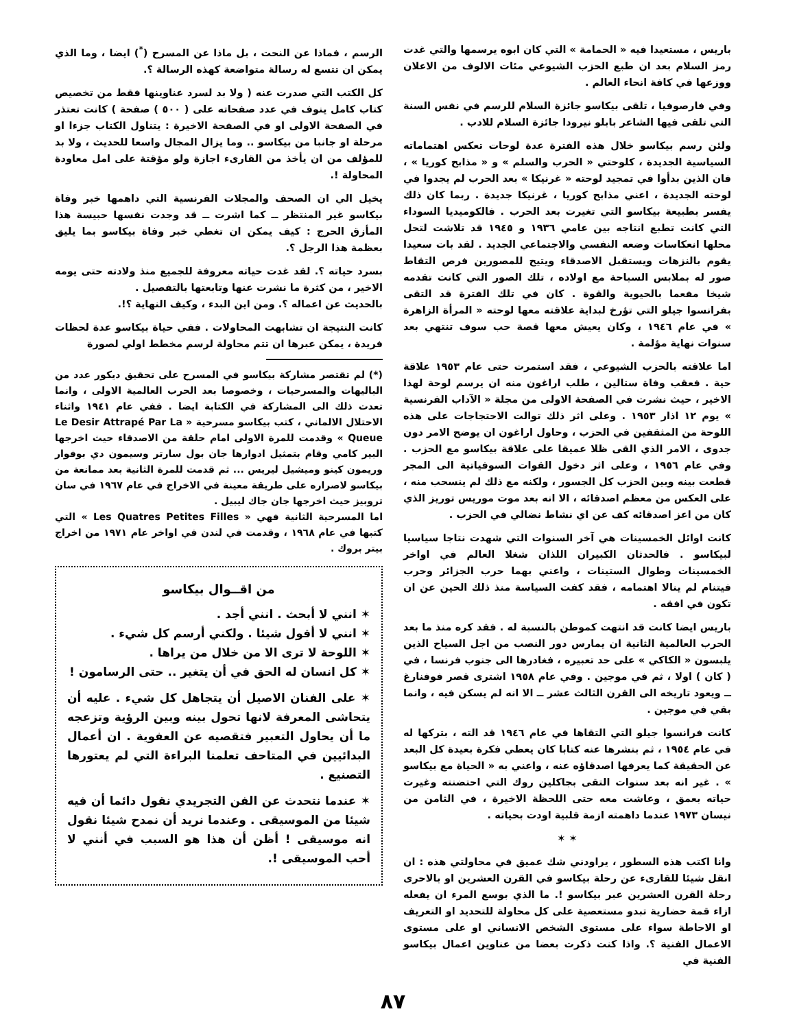باريس ، مستعيدا فيه « الحمامة » التي كان ابوه يرسمها والتي غدت رمز السلام بعد ان طبع الحزب الشيوعي مئات الالوف من الاعلان ووزعها في كافة انحاء العالم .
وفي فارصوفيا ، تلقى بيكاسو جائزة السلام للرسم في نفس السنة التي تلقى فيها الشاعر بابلو نيرودا جائزة السلام للادب .
ولئن رسم بيكاسو خلال هذه الفترة عدة لوحات تعكس اهتماماته السياسية الجديدة ، كلوحتي « الحرب والسلم » و « مذابح كوريا » ، فان الذين بدأوا في تمجيد لوحته « غرنيكا » بعد الحرب لم يجدوا في لوحته الجديدة ، اعني مذابح كوريا ، غرنيكا جديدة . ربما كان ذلك يفسر بطبيعة بيكاسو التي تغيرت بعد الحرب . فالكوميديا السوداء التي كانت تطبع انتاجه بين عامي ١٩٣٦ و ١٩٤٥ قد تلاشت لتحل محلها انعكاسات وضعه النفسي والاجتماعي الجديد . لقد بات سعيدا يقوم بالنزهات ويستقبل الاصدقاء ويتيح للمصورين فرص التقاط صور له بملابس السباحة مع اولاده ، تلك الصور التي كانت تقدمه شيخا مفعما بالحيوية والقوة . كان في تلك الفترة قد التقى بفرانسوا جيلو التي تؤرخ لبداية علاقته معها لوحته « المرأة الزاهرة » في عام ١٩٤٦ ، وكان يعيش معها قصة حب سوف تنتهي بعد سنوات نهاية مؤلمة .
اما علاقته بالحزب الشيوعي ، فقد استمرت حتى عام ١٩٥٣ علاقة حية . فعقب وفاة ستالين ، طلب اراغون منه ان يرسم لوحة لهذا الاخير ، حيث نشرت في الصفحة الاولى من مجلة « الآداب الفرنسية » يوم ١٢ اذار ١٩٥٣ . وعلى اثر ذلك توالت الاحتجاجات على هذه اللوحة من المثقفين في الحزب ، وحاول اراغون ان يوضح الامر دون جدوى ، الامر الذي القى ظلا عميقا على علاقة بيكاسو مع الحزب . وفي عام ١٩٥٦ ، وعلى اثر دخول القوات السوفياتية الى المجر قطعت بينه وبين الحزب كل الجسور ، ولكنه مع ذلك لم ينسحب منه ، على العكس من معظم اصدقائه ، الا انه بعد موت موريس توريز الذي كان من اعز اصدقائه كف عن اي نشاط نضالي في الحزب .
كانت اوائل الخمسينات هي آخر السنوات التي شهدت نتاجا سياسيا لبيكاسو . فالحدثان الكبيران اللذان شغلا العالم في اواخر الخمسينات وطوال الستينات ، واعني بهما حرب الجزائر وحرب فيتنام لم ينالا اهتمامه ، فقد كفت السياسة منذ ذلك الحين عن ان تكون في افقه .
باريس ايضا كانت قد انتهت كموطن بالنسبة له . فقد كره منذ ما بعد الحرب العالمية الثانية ان يمارس دور النصب من اجل السياح الذين يلبسون « الكاكي » على حد تعبيره ، فغادرها الى جنوب فرنسا ، في ( كان ) اولا ، ثم في موجين . وفي عام ١٩٥٨ اشترى قصر فوفنارغ ــ ويعود تاريخه الى القرن الثالث عشر ــ الا انه لم يسكن فيه ، وانما بقي في موجين .
كانت فرانسوا جيلو التي التقاها في عام ١٩٤٦ قد الته ، بتركها له في عام ١٩٥٤ ، ثم بنشرها عنه كتابا كان يعطي فكرة بعيدة كل البعد عن الحقيقة كما يعرفها اصدقاؤه عنه ، واعني به « الحياة مع بيكاسو » . غير انه بعد سنوات التقى بجاكلين روك التي احتضنته وغيرت حياته بعمق ، وعاشت معه حتى اللحظة الاخيرة ، في الثامن من نيسان ١٩٧٣ عندما داهمته ازمة قلبية اودت بحياته .
✶ ✶
وانا اكتب هذه السطور ، يراودني شك عميق في محاولتي هذه : ان انقل شيئا للقارىء عن رحلة بيكاسو في القرن العشرين او بالاحرى رحلة القرن العشرين عبر بيكاسو !. ما الذي بوسع المرء ان يفعله ازاء قمة حضارية تبدو مستعصية على كل محاولة للتحديد او التعريف او الاحاطة سواء على مستوى الشخص الانساني او على مستوى الاعمال الفنية ؟. واذا كنت ذكرت بعضا من عناوين اعمال بيكاسو الفنية في
الرسم ، فماذا عن النحت ، بل ماذا عن المسرح (<sup>*</sup>) ايضا ، وما الذي يمكن ان تتسع له رسالة متواضعة كهذه الرسالة ؟.
كل الكتب التي صدرت عنه ( ولا بد لسرد عناوينها فقط من تخصيص كتاب كامل ينوف في عدد صفحاته على ( ٥٠٠ ) صفحة ) كانت تعتذر في الصفحة الاولى او في الصفحة الاخيرة : يتناول الكتاب جزءا او مرحلة او جانبا من بيكاسو .. وما يزال المجال واسعا للحديث ، ولا بد للمؤلف من ان يأخذ من القارىء اجازة ولو مؤقتة على امل معاودة المحاولة !.
يخيل الي ان الصحف والمجلات الفرنسية التي داهمها خبر وفاة بيكاسو غير المنتظر ــ كما اشرت ــ قد وجدت نفسها حبيسة هذا المأزق الحرج : كيف يمكن ان تغطي خبر وفاة بيكاسو بما يليق بعظمة هذا الرجل ؟.
بسرد حياته ؟. لقد غدت حياته معروفة للجميع منذ ولادته حتى يومه الاخير ، من كثرة ما نشرت عنها وتابعتها بالتفصيل .
بالحديث عن اعماله ؟. ومن اين البدء ، وكيف النهاية ؟!.
كانت النتيجة ان تشابهت المحاولات . ففي حياة بيكاسو عدة لحظات فريدة ، يمكن عبرها ان تتم محاولة لرسم مخطط اولي لصورة
(*) لم تقتصر مشاركة بيكاسو في المسرح على تحقيق ديكور عدد من الباليهات والمسرحيات ، وخصوصا بعد الحرب العالمية الاولى ، وانما تعدت ذلك الى المشاركة في الكتابة ايضا . ففي عام ١٩٤١ واثناء الاحتلال الالماني ، كتب بيكاسو مسرحية « Le Desir Attrapé Par La Queue » وقدمت للمرة الاولى امام حلقة من الاصدقاء حيث اخرجها البير كامي وقام بتمثيل ادوارها جان بول سارتر وسيمون دي بوفوار وريمون كينو وميشيل ليريس ... ثم قدمت للمرة الثانية بعد ممانعة من بيكاسو لاصراره على طريقة معينة في الاخراج في عام ١٩٦٧ في سان تروبيز حيث اخرجها جان جاك ليبيل .
اما المسرحية الثانية فهي « Les Quatres Petites Filles » التي كتبها في عام ١٩٦٨ ، وقدمت في لندن في اواخر عام ١٩٧١ من اخراج بيتر بروك .
من اقــوال بيكاسو
✶ انني لا أبحث . انني أجد .
✶ انني لا أقول شيئا . ولكني أرسم كل شيء .
✶ اللوحة لا ترى الا من خلال من يراها .
✶ كل انسان له الحق في أن يتغير .. حتى الرسامون !
✶ على الفنان الاصيل أن يتجاهل كل شيء . عليه أن يتحاشى المعرفة لانها تحول بينه وبين الرؤية وتزعجه ما أن يحاول التعبير فتقصيه عن العفوية . ان أعمال البدائيين في المتاحف تعلمنا البراءة التي لم يعتورها التصنيع .
✶ عندما نتحدث عن الفن التجريدي نقول دائما أن فيه شيئا من الموسيقى . وعندما نريد أن نمدح شيئا نقول انه موسيقى ! أظن أن هذا هو السبب في أنني لا أحب الموسيقى !.
٨٧